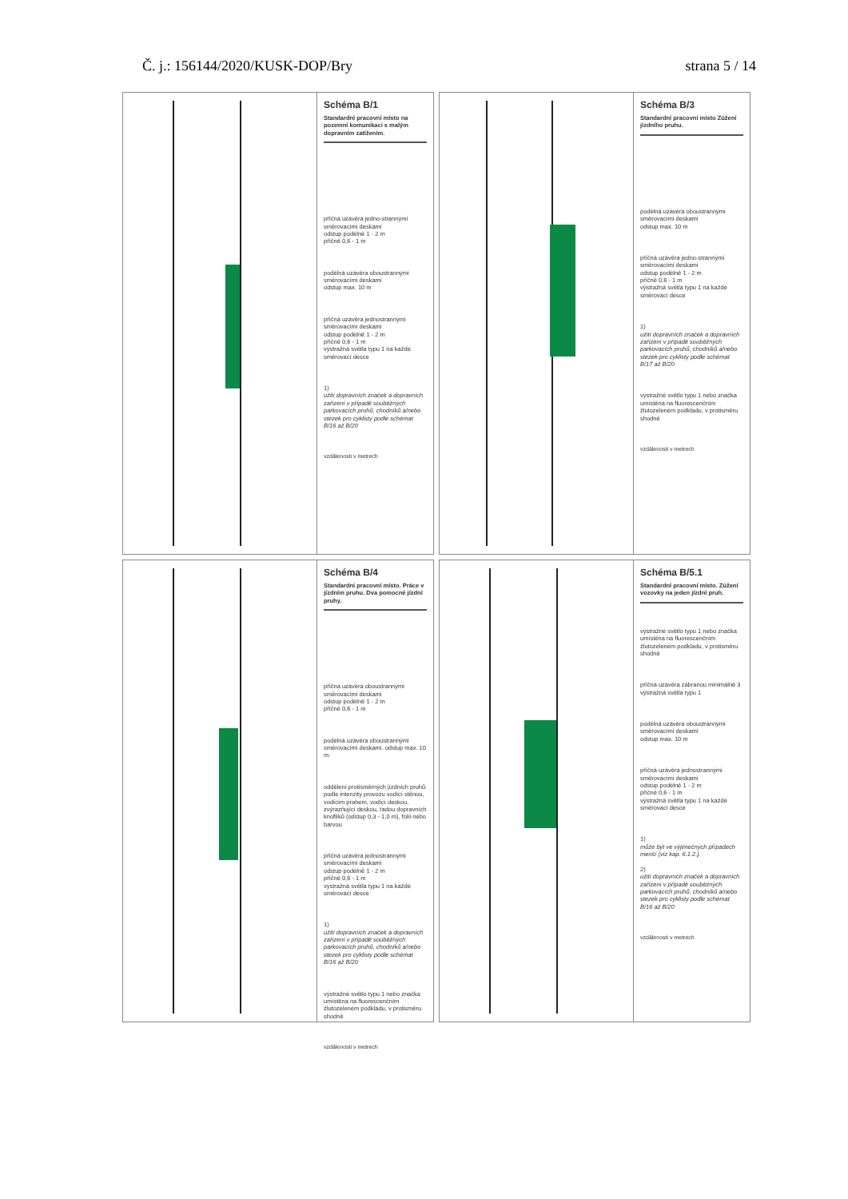Č. j.: 156144/2020/KUSK-DOP/Bry strana 5 / 14
Schéma B/1
Standardní pracovní místo na pozemní komunikaci s malým dopravním zatížením.
příčná uzávěra jedno-strannými směrovacími deskami
odstup podélně 1 - 2 m
příčně 0,6 - 1 m
podélná uzávěra oboustrannými směrovacími deskami
odstup max. 10 m
příčná uzávěra jednostrannými směrovacími deskami
odstup podélně 1 - 2 m
příčně 0,6 - 1 m
výstražná světla typu 1 na každé směrovací desce
1)
užití dopravních značek a dopravních zařízení v případě souběžných parkovacích pruhů, chodníků a/nebo stezek pro cyklisty podle schémat B/16 až B/20
vzdálenosti v metrech
Schéma B/3
Standardní pracovní místo Zúžení jízdního pruhu.
podélná uzávěra oboustrannými směrovacími deskami
odstup max. 10 m
příčná uzávěra jedno-strannými směrovacími deskami
odstup podélně 1 - 2 m
příčně 0,6 - 1 m
výstražná světla typu 1 na každé směrovací desce
1)
užití dopravních značek a dopravních zařízení v případě souběžných parkovacích pruhů, chodníků a/nebo stezek pro cyklisty podle schémat B/17 až B/20
výstražné světlo typu 1 nebo značka umístěna na fluorescenčním žlutozeleném podkladu, v protisměru shodně
vzdálenosti v metrech
Schéma B/4
Standardní pracovní místo. Práce v jízdním pruhu. Dva pomocné jízdní pruhy.
příčná uzávěra oboustrannými směrovacími deskami
odstup podélně 1 - 2 m
příčně 0,6 - 1 m
podélná uzávěra oboustrannými směrovacími deskami. odstup max. 10 m.
oddělení protisměrných jízdních pruhů podle intenzity provozu vodící stěnou, vodícím prahem, vodící deskou, zvýrazňující deskou, řadou dopravních knoflíků (odstup 0,3 - 1,0 m), fólií nebo barvou
příčná uzávěra jednostrannými směrovacími deskami
odstup podélně 1 - 2 m
příčně 0,6 - 1 m
výstražná světla typu 1 na každé směrovací desce
1)
užití dopravních značek a dopravních zařízení v případě souběžných parkovacích pruhů, chodníků a/nebo stezek pro cyklisty podle schémat B/16 až B/20
výstražné světlo typu 1 nebo značka umístěna na fluorescenčním žlutozeleném podkladu, v protisměru shodně
vzdálenosti v metrech
Schéma B/5.1
Standardní pracovní místo. Zúžení vozovky na jeden jízdní pruh.
výstražné světlo typu 1 nebo značka umístěna na fluorescenčním žlutozeleném podkladu, v protisměru shodně
příčná uzávěra zábranou minimálně 3 výstražná světla typu 1
podélná uzávěra oboustrannými směrovacími deskami
odstup max. 10 m
příčná uzávěra jednostrannými směrovacími deskami
odstup podélně 1 - 2 m
příčně 0,6 - 1 m
výstražná světla typu 1 na každé směrovací desce
1)
může být ve výjimečných případech menší (viz kap. 6.1.2.)
2)
užití dopravních značek a dopravních zařízení v případě souběžných parkovacích pruhů, chodníků a/nebo stezek pro cyklisty podle schémat B/16 až B/20
vzdálenosti v metrech